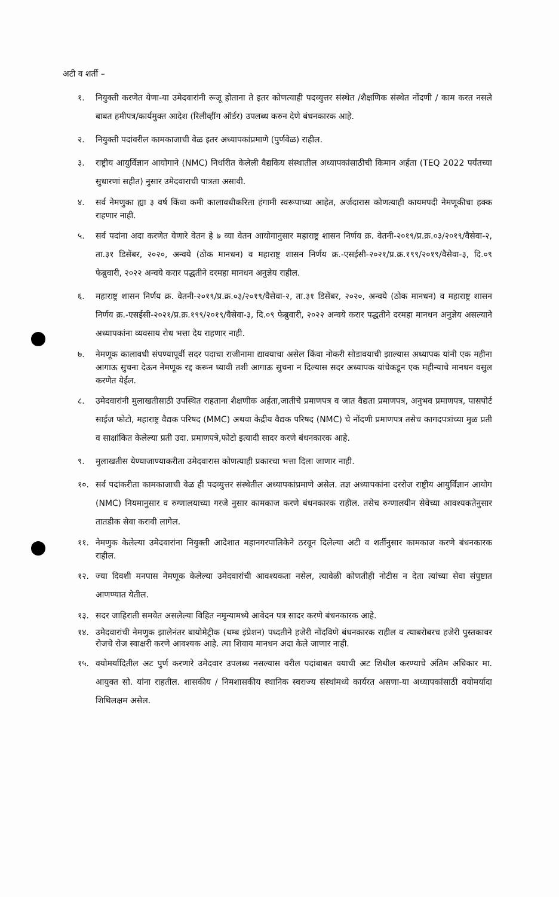अटी व शर्ती –
१. नियुक्ती करणेत येणा-या उमेदवारांनी रूजू होताना ते इतर कोणत्याही पदव्युत्तर संस्थेत /शैक्षणिक संस्थेत नोंदणी / काम करत नसले बाबत हमीपत्र/कार्यमुक्त आदेश (रिलीव्हींग ऑर्डर) उपलब्ध करुन देणे बंधनकारक आहे.
२. नियुक्ती पदांवरील कामकाजाची वेळ इतर अध्यापकांप्रमाणे (पुर्णवेळ) राहील.
३. राष्ट्रीय आयुर्विज्ञान आयोगाने (NMC) निर्धारीत केलेली वैद्यकिय संस्थातील अध्यापकांसाठीची किमान अर्हता (TEQ 2022 पर्यंतच्या सुधारणां सहीत) नुसार उमेदवाराची पात्रता असावी.
४. सर्व नेमणुका ह्या ३ वर्ष किंवा कमी कालावधीकरिता हंगामी स्वरूपाच्या आहेत, अर्जदारास कोणत्याही कायमपदी नेमणूकीचा हक्क राहणार नाही.
५. सर्व पदांना अदा करणेत येणारे वेतन हे ७ व्या वेतन आयोगानुसार महाराष्ट्र शासन निर्णय क्र. वेतनी-२०१९/प्र.क्र.०३/२०१९/वैसेवा-२, ता.३१ डिसेंबर, २०२०, अन्वये (ठोक मानधन) व महाराष्ट्र शासन निर्णय क्र.-एसईसी-२०२१/प्र.क्र.१९९/२०१९/वैसेवा-३, दि.०९ फेब्रुवारी, २०२२ अन्वये करार पद्धतीने दरमहा मानधन अनुज्ञेय राहील.
६. महाराष्ट्र शासन निर्णय क्र. वेतनी-२०१९/प्र.क्र.०३/२०१९/वैसेवा-२, ता.३१ डिसेंबर, २०२०, अन्वये (ठोक मानधन) व महाराष्ट्र शासन निर्णय क्र.-एसईसी-२०२१/प्र.क्र.१९९/२०१९/वैसेवा-३, दि.०९ फेब्रुवारी, २०२२ अन्वये करार पद्धतीने दरमहा मानधन अनुज्ञेय असल्याने अध्यापकांना व्यवसाय रोध भत्ता देय राहणार नाही.
७. नेमणूक कालावधी संपण्यापूर्वी सदर पदाचा राजीनामा द्यावयाचा असेल किंवा नोकरी सोडावयाची झाल्यास अध्यापक यांनी एक महीना आगाऊ सुचना देऊन नेमणूक रद्द करून घ्यावी तशी आगाऊ सुचना न दिल्यास सदर अध्यापक यांचेकडून एक महीन्याचे मानधन वसुल करणेत येईल.
८. उमेदवारांनी मुलाखतीसाठी उपस्थित राहताना शैक्षणीक अर्हता,जातीचे प्रमाणपत्र व जात वैद्यता प्रमाणपत्र, अनुभव प्रमाणपत्र, पासपोर्ट साईज फोटो, महाराष्ट्र वैद्यक परिषद (MMC) अथवा केद्रीय वैद्यक परिषद (NMC) चे नोंदणी प्रमाणपत्र तसेच कागदपत्रांच्या मुळ प्रती व साक्षांकित केलेल्या प्रती उदा. प्रमाणपत्रे,फोटो इत्यादी सादर करणे बंधनकारक आहे.
९. मुलाखतीस येण्याजाण्याकरीता उमेदवारास कोणत्याही प्रकारचा भत्ता दिला जाणार नाही.
१०. सर्व पदांकरीता कामकाजाची वेळ ही पदव्युत्तर संस्थेतील अध्यापकांप्रमाणे असेल. तज्ञ अध्यापकांना दररोज राष्ट्रीय आयुर्विज्ञान आयोग (NMC) नियमानुसार व रुग्णालयाच्या गरजे नुसार कामकाज करणे बंधनकारक राहील. तसेच रुग्णालयीन सेवेच्या आवश्यकतेनुसार तातडीक सेवा करावी लागेल.
११. नेमणुक केलेल्या उमेदवारांना नियुक्ती आदेशात महानगरपालिकेने ठरवून दिलेल्या अटी व शर्तीनुसार कामकाज करणे बंधनकारक राहील.
१२. ज्या दिवशी मनपास नेमणूक केलेल्या उमेदवारांची आवश्यकता नसेल, त्यावेळी कोणतीही नोटीस न देता त्यांच्या सेवा संपुष्टात आणण्यात येतील.
१३. सदर जाहिराती समवेत असलेल्या विहित नमुन्यामध्ये आवेदन पत्र सादर करणे बंधनकारक आहे.
१४. उमेदवारांची नेमणुक झालेनंतर बायोमेट्रीक (थम्ब इंप्रेशन) पध्दतीने हजेरी नोंदविणे बंधनकारक राहील व त्याबरोबरच हजेरी पुस्तकावर रोजचे रोज स्वाक्षरी करणे आवश्यक आहे. त्या शिवाय मानधन अदा केले जाणार नाही.
१५. वयोमर्यादितील अट पुर्ण करणारे उमेदवार उपलब्ध नसल्यास वरील पदांबाबत वयाची अट शिथील करण्याचे अंतिम अधिकार मा. आयुक्त सो. यांना राहतील. शासकीय / निमशासकीय स्थानिक स्वराज्य संस्थांमध्ये कार्यरत असणा-या अध्यापकांसाठी वयोमर्यादा शिथिलक्षम असेल.